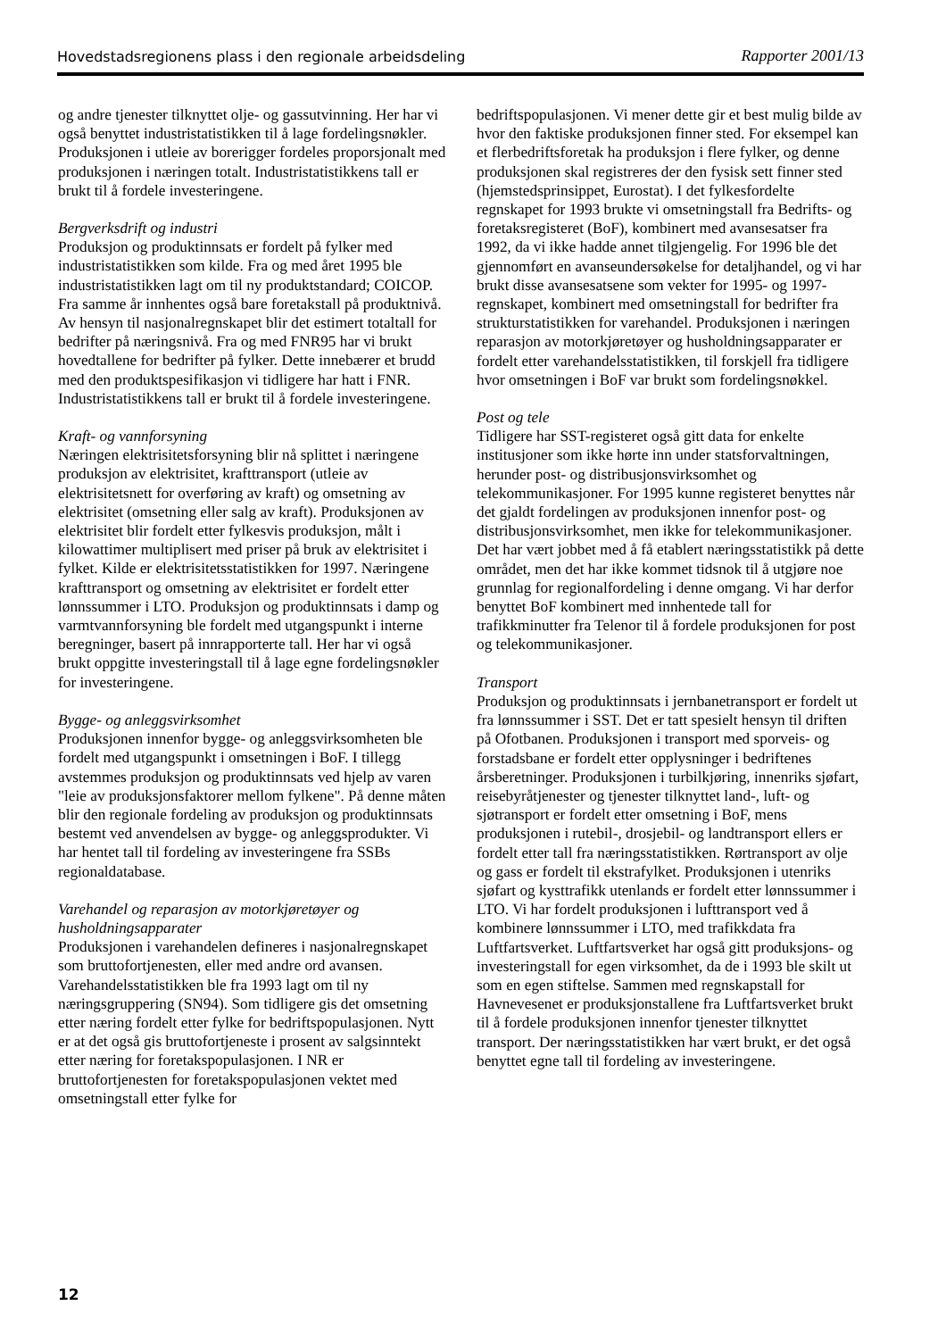Hovedstadsregionens plass i den regionale arbeidsdeling Rapporter 2001/13
og andre tjenester tilknyttet olje- og gassutvinning. Her har vi også benyttet industristatistikken til å lage fordelingsnøkler. Produksjonen i utleie av borerigger fordeles proporsjonalt med produksjonen i næringen totalt. Industristatistikkens tall er brukt til å fordele investeringene.
Bergverksdrift og industri
Produksjon og produktinnsats er fordelt på fylker med industristatistikken som kilde. Fra og med året 1995 ble industristatistikken lagt om til ny produktstandard; COICOP. Fra samme år innhentes også bare foretakstall på produktnivå. Av hensyn til nasjonalregnskapet blir det estimert totaltall for bedrifter på næringsnivå. Fra og med FNR95 har vi brukt hovedtallene for bedrifter på fylker. Dette innebærer et brudd med den produktspesifikasjon vi tidligere har hatt i FNR. Industristatistikkens tall er brukt til å fordele investeringene.
Kraft- og vannforsyning
Næringen elektrisitetsforsyning blir nå splittet i næringene produksjon av elektrisitet, krafttransport (utleie av elektrisitetsnett for overføring av kraft) og omsetning av elektrisitet (omsetning eller salg av kraft). Produksjonen av elektrisitet blir fordelt etter fylkesvis produksjon, målt i kilowattimer multiplisert med priser på bruk av elektrisitet i fylket. Kilde er elektrisitetsstatistikken for 1997. Næringene krafttransport og omsetning av elektrisitet er fordelt etter lønnssummer i LTO. Produksjon og produktinnsats i damp og varmtvannforsyning ble fordelt med utgangspunkt i interne beregninger, basert på innrapporterte tall. Her har vi også brukt oppgitte investeringstall til å lage egne fordelingsnøkler for investeringene.
Bygge- og anleggsvirksomhet
Produksjonen innenfor bygge- og anleggsvirksomheten ble fordelt med utgangspunkt i omsetningen i BoF. I tillegg avstemmes produksjon og produktinnsats ved hjelp av varen "leie av produksjonsfaktorer mellom fylkene". På denne måten blir den regionale fordeling av produksjon og produktinnsats bestemt ved anvendelsen av bygge- og anleggsprodukter. Vi har hentet tall til fordeling av investeringene fra SSBs regionaldatabase.
Varehandel og reparasjon av motorkjøretøyer og husholdningsapparater
Produksjonen i varehandelen defineres i nasjonalregnskapet som bruttofortjenesten, eller med andre ord avansen. Varehandelsstatistikken ble fra 1993 lagt om til ny næringsgruppering (SN94). Som tidligere gis det omsetning etter næring fordelt etter fylke for bedriftspopulasjonen. Nytt er at det også gis bruttofortjeneste i prosent av salgsinntekt etter næring for foretakspopulasjonen. I NR er bruttofortjenesten for foretakspopulasjonen vektet med omsetningstall etter fylke for
bedriftspopulasjonen. Vi mener dette gir et best mulig bilde av hvor den faktiske produksjonen finner sted. For eksempel kan et flerbedriftsforetak ha produksjon i flere fylker, og denne produksjonen skal registreres der den fysisk sett finner sted (hjemstedsprinsippet, Eurostat). I det fylkesfordelte regnskapet for 1993 brukte vi omsetningstall fra Bedrifts- og foretaksregisteret (BoF), kombinert med avansesatser fra 1992, da vi ikke hadde annet tilgjengelig. For 1996 ble det gjennomført en avanseundersøkelse for detaljhandel, og vi har brukt disse avansesatsene som vekter for 1995- og 1997-regnskapet, kombinert med omsetningstall for bedrifter fra strukturstatistikken for varehandel. Produksjonen i næringen reparasjon av motorkjøretøyer og husholdningsapparater er fordelt etter varehandelsstatistikken, til forskjell fra tidligere hvor omsetningen i BoF var brukt som fordelingsnøkkel.
Post og tele
Tidligere har SST-registeret også gitt data for enkelte institusjoner som ikke hørte inn under statsforvaltningen, herunder post- og distribusjonsvirksomhet og telekommunikasjoner. For 1995 kunne registeret benyttes når det gjaldt fordelingen av produksjonen innenfor post- og distribusjonsvirksomhet, men ikke for telekommunikasjoner. Det har vært jobbet med å få etablert næringsstatistikk på dette området, men det har ikke kommet tidsnok til å utgjøre noe grunnlag for regionalfordeling i denne omgang. Vi har derfor benyttet BoF kombinert med innhentede tall for trafikkminutter fra Telenor til å fordele produksjonen for post og telekommunikasjoner.
Transport
Produksjon og produktinnsats i jernbanetransport er fordelt ut fra lønnssummer i SST. Det er tatt spesielt hensyn til driften på Ofotbanen. Produksjonen i transport med sporveis- og forstadsbane er fordelt etter opplysninger i bedriftenes årsberetninger. Produksjonen i turbilkjøring, innenriks sjøfart, reisebyråtjenester og tjenester tilknyttet land-, luft- og sjøtransport er fordelt etter omsetning i BoF, mens produksjonen i rutebil-, drosjebil- og landtransport ellers er fordelt etter tall fra næringsstatistikken. Rørtransport av olje og gass er fordelt til ekstrafylket. Produksjonen i utenriks sjøfart og kysttrafikk utenlands er fordelt etter lønnssummer i LTO. Vi har fordelt produksjonen i lufttransport ved å kombinere lønnssummer i LTO, med trafikkdata fra Luftfartsverket. Luftfartsverket har også gitt produksjons- og investeringstall for egen virksomhet, da de i 1993 ble skilt ut som en egen stiftelse. Sammen med regnskapstall for Havnevesenet er produksjonstallene fra Luftfartsverket brukt til å fordele produksjonen innenfor tjenester tilknyttet transport. Der næringsstatistikken har vært brukt, er det også benyttet egne tall til fordeling av investeringene.
12